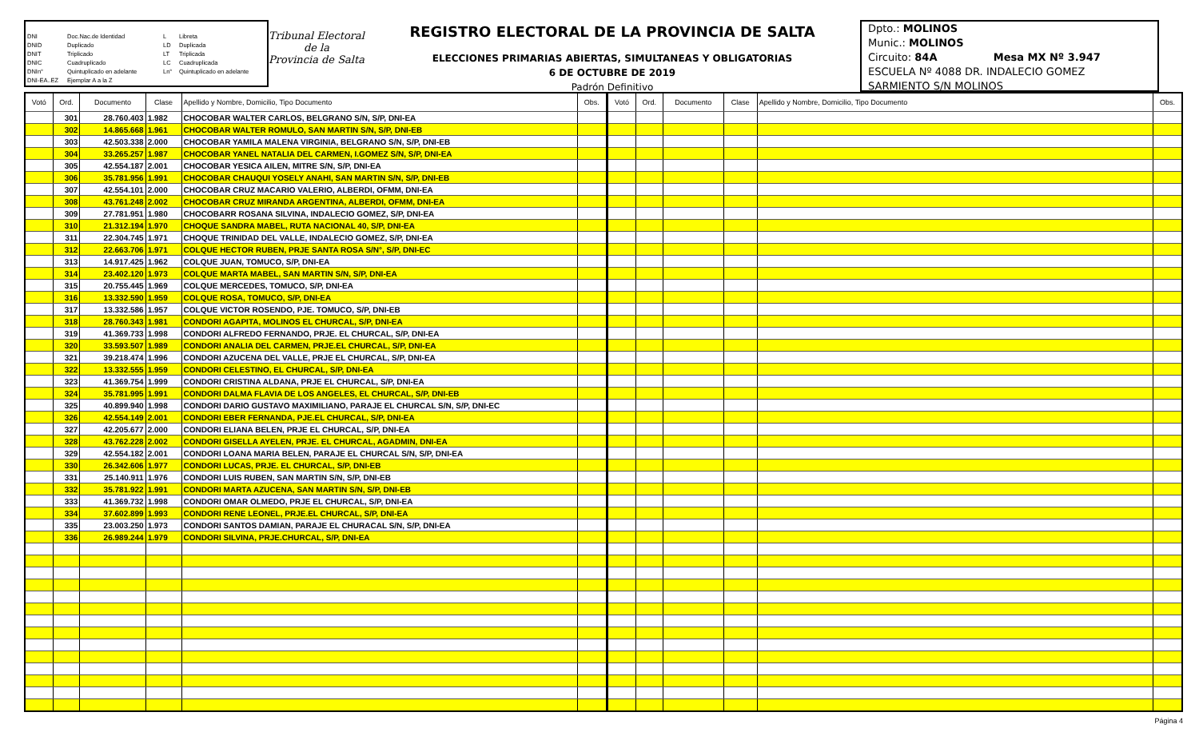DNI Doc.Nac.de Identidad L Libreta DNID Duplicado LD Duplicada DNIT Triplicado LT Triplicada DNIC Cuadruplicado LC Cuadruplicada DNIn° Quintuplicado en adelante Ln° Quintuplicado en adelante DNI-EA..EZ Ejemplar A a la Z
Tribunal Electoral
de la
Provincia de Salta
REGISTRO ELECTORAL DE LA PROVINCIA DE SALTA
ELECCIONES PRIMARIAS ABIERTAS, SIMULTANEAS Y OBLIGATORIAS
6 DE OCTUBRE DE 2019
Padrón Definitivo
Dpto.: MOLINOS
Munic.: MOLINOS
Circuito: 84A Mesa MX Nº 3.947
ESCUELA Nº 4088 DR. INDALECIO GOMEZ
SARMIENTO S/N MOLINOS
| Votó | Ord. | Documento | Clase | Apellido y Nombre, Domicilio, Tipo Documento | Obs. | Votó | Ord. | Documento | Clase | Apellido y Nombre, Domicilio, Tipo Documento | Obs. |
| --- | --- | --- | --- | --- | --- | --- | --- | --- | --- | --- | --- |
| | 301 | 28.760.403 | 1.982 | CHOCOBAR WALTER CARLOS, BELGRANO S/N, S/P, DNI-EA | | | | | | | |
| | 302 | 14.865.668 | 1.961 | CHOCOBAR WALTER ROMULO, SAN MARTIN S/N, S/P, DNI-EB | | | | | | | |
| | 303 | 42.503.338 | 2.000 | CHOCOBAR YAMILA MALENA VIRGINIA, BELGRANO S/N, S/P, DNI-EB | | | | | | | |
| | 304 | 33.265.257 | 1.987 | CHOCOBAR YANEL NATALIA DEL CARMEN, I.GOMEZ S/N, S/P, DNI-EA | | | | | | | |
| | 305 | 42.554.187 | 2.001 | CHOCOBAR YESICA AILEN, MITRE S/N, S/P, DNI-EA | | | | | | | |
| | 306 | 35.781.956 | 1.991 | CHOCOBAR CHAUQUI YOSELY ANAHI, SAN MARTIN S/N, S/P, DNI-EB | | | | | | | |
| | 307 | 42.554.101 | 2.000 | CHOCOBAR CRUZ MACARIO VALERIO, ALBERDI, OFMM, DNI-EA | | | | | | | |
| | 308 | 43.761.248 | 2.002 | CHOCOBAR CRUZ MIRANDA ARGENTINA, ALBERDI, OFMM, DNI-EA | | | | | | | |
| | 309 | 27.781.951 | 1.980 | CHOCOBARR ROSANA SILVINA, INDALECIO GOMEZ, S/P, DNI-EA | | | | | | | |
| | 310 | 21.312.194 | 1.970 | CHOQUE SANDRA MABEL, RUTA NACIONAL 40, S/P, DNI-EA | | | | | | | |
| | 311 | 22.304.745 | 1.971 | CHOQUE TRINIDAD DEL VALLE, INDALECIO GOMEZ, S/P, DNI-EA | | | | | | | |
| | 312 | 22.663.706 | 1.971 | COLQUE HECTOR RUBEN, PRJE SANTA ROSA S/N°, S/P, DNI-EC | | | | | | | |
| | 313 | 14.917.425 | 1.962 | COLQUE JUAN, TOMUCO, S/P, DNI-EA | | | | | | | |
| | 314 | 23.402.120 | 1.973 | COLQUE MARTA MABEL, SAN MARTIN S/N, S/P, DNI-EA | | | | | | | |
| | 315 | 20.755.445 | 1.969 | COLQUE MERCEDES, TOMUCO, S/P, DNI-EA | | | | | | | |
| | 316 | 13.332.590 | 1.959 | COLQUE ROSA, TOMUCO, S/P, DNI-EA | | | | | | | |
| | 317 | 13.332.586 | 1.957 | COLQUE VICTOR ROSENDO, PJE. TOMUCO, S/P, DNI-EB | | | | | | | |
| | 318 | 28.760.343 | 1.981 | CONDORI AGAPITA, MOLINOS EL CHURCAL, S/P, DNI-EA | | | | | | | |
| | 319 | 41.369.733 | 1.998 | CONDORI ALFREDO FERNANDO, PRJE. EL CHURCAL, S/P, DNI-EA | | | | | | | |
| | 320 | 33.593.507 | 1.989 | CONDORI ANALIA DEL CARMEN, PRJE.EL CHURCAL, S/P, DNI-EA | | | | | | | |
| | 321 | 39.218.474 | 1.996 | CONDORI AZUCENA DEL VALLE, PRJE EL CHURCAL, S/P, DNI-EA | | | | | | | |
| | 322 | 13.332.555 | 1.959 | CONDORI CELESTINO, EL CHURCAL, S/P, DNI-EA | | | | | | | |
| | 323 | 41.369.754 | 1.999 | CONDORI CRISTINA ALDANA, PRJE EL CHURCAL, S/P, DNI-EA | | | | | | | |
| | 324 | 35.781.995 | 1.991 | CONDORI DALMA FLAVIA DE LOS ANGELES, EL CHURCAL, S/P, DNI-EB | | | | | | | |
| | 325 | 40.899.940 | 1.998 | CONDORI DARIO GUSTAVO MAXIMILIANO, PARAJE EL CHURCAL S/N, S/P, DNI-EC | | | | | | | |
| | 326 | 42.554.149 | 2.001 | CONDORI EBER FERNANDA, PJE.EL CHURCAL, S/P, DNI-EA | | | | | | | |
| | 327 | 42.205.677 | 2.000 | CONDORI ELIANA BELEN, PRJE EL CHURCAL, S/P, DNI-EA | | | | | | | |
| | 328 | 43.762.228 | 2.002 | CONDORI GISELLA AYELEN, PRJE. EL CHURCAL, AGADMIN, DNI-EA | | | | | | | |
| | 329 | 42.554.182 | 2.001 | CONDORI LOANA MARIA BELEN, PARAJE EL CHURCAL S/N, S/P, DNI-EA | | | | | | | |
| | 330 | 26.342.606 | 1.977 | CONDORI LUCAS, PRJE. EL CHURCAL, S/P, DNI-EB | | | | | | | |
| | 331 | 25.140.911 | 1.976 | CONDORI LUIS RUBEN, SAN MARTIN S/N, S/P, DNI-EB | | | | | | | |
| | 332 | 35.781.922 | 1.991 | CONDORI MARTA AZUCENA, SAN MARTIN S/N, S/P, DNI-EB | | | | | | | |
| | 333 | 41.369.732 | 1.998 | CONDORI OMAR OLMEDO, PRJE EL CHURCAL, S/P, DNI-EA | | | | | | | |
| | 334 | 37.602.899 | 1.993 | CONDORI RENE LEONEL, PRJE.EL CHURCAL, S/P, DNI-EA | | | | | | | |
| | 335 | 23.003.250 | 1.973 | CONDORI SANTOS DAMIAN, PARAJE EL CHURACAL S/N, S/P, DNI-EA | | | | | | | |
| | 336 | 26.989.244 | 1.979 | CONDORI SILVINA, PRJE.CHURCAL, S/P, DNI-EA | | | | | | | |
Página 4